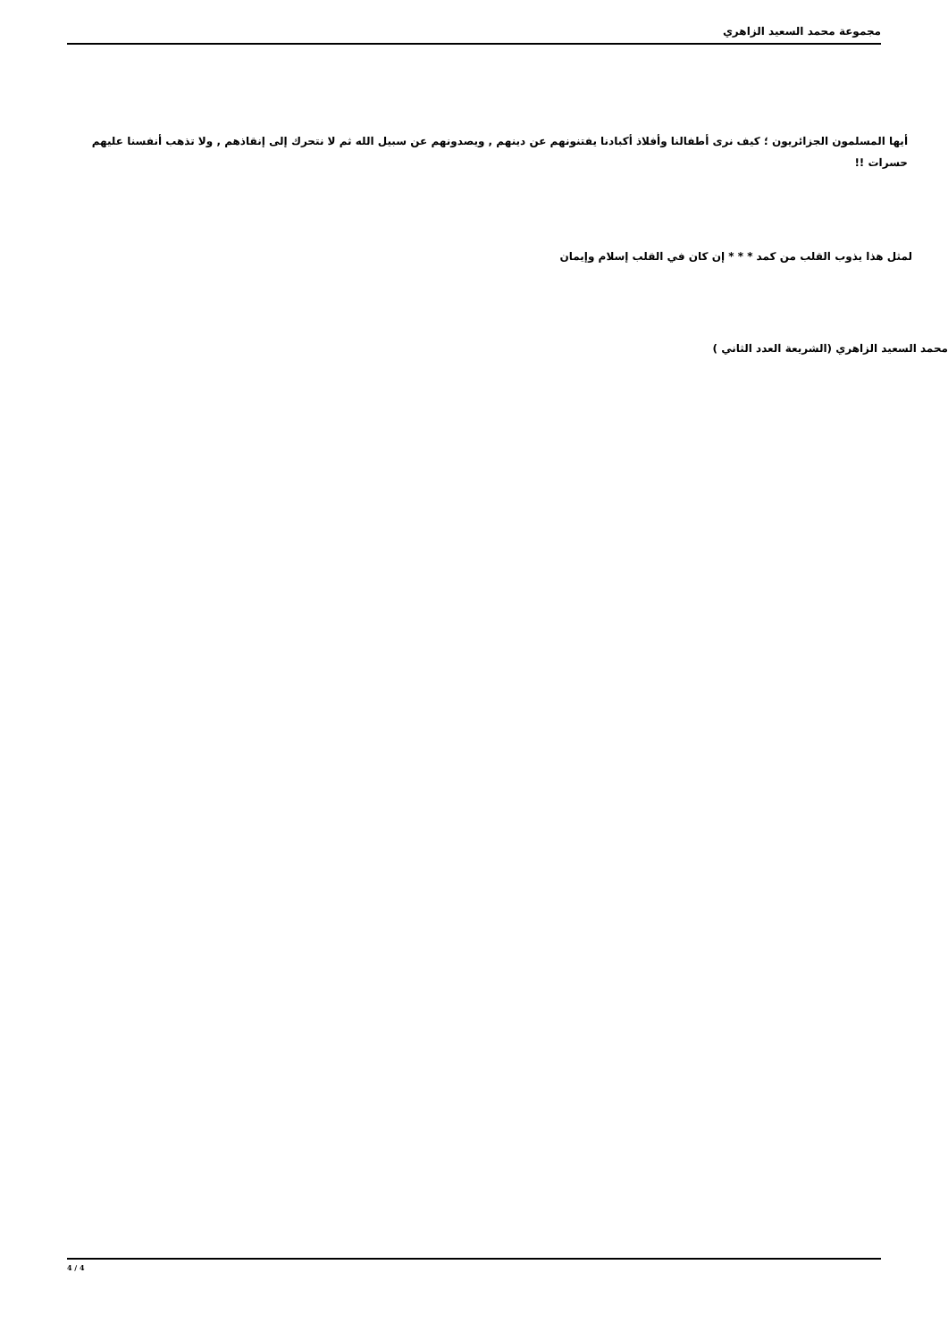مجموعة محمد السعيد الزاهري
أيها المسلمون الجزائريون ؛ كيف نرى أطفالنا وأفلاذ أكبادنا يفتنونهم عن دينهم , ويصدونهم عن سبيل الله ثم لا نتحرك إلى إنقاذهم , ولا تذهب أنفسنا عليهم حسرات !!
لمثل هذا يذوب القلب من كمد * * * إن كان في القلب إسلام وإيمان
محمد السعيد الزاهري (الشريعة العدد الثاني )
4 / 4